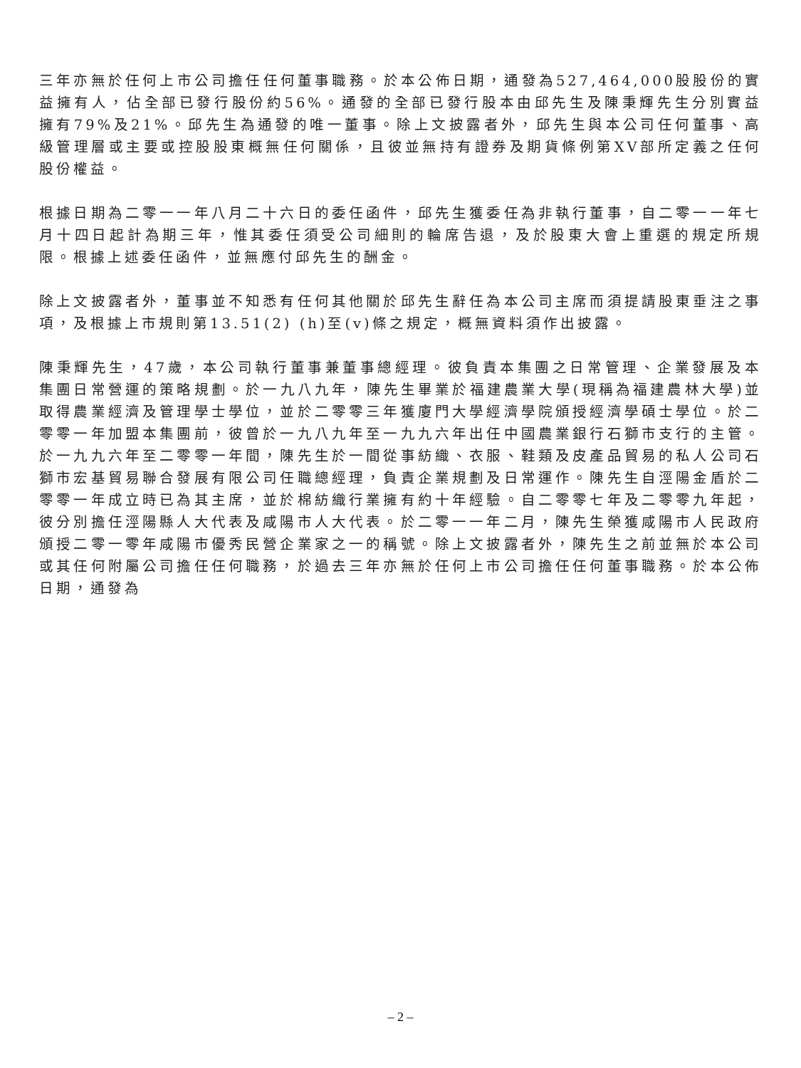三年亦無於任何上市公司擔任任何董事職務。於本公佈日期，通發為527,464,000股股份的實益擁有人，佔全部已發行股份約56%。通發的全部已發行股本由邱先生及陳秉輝先生分別實益擁有79%及21%。邱先生為通發的唯一董事。除上文披露者外，邱先生與本公司任何董事、高級管理層或主要或控股股東概無任何關係，且彼並無持有證券及期貨條例第XV部所定義之任何股份權益。
根據日期為二零一一年八月二十六日的委任函件，邱先生獲委任為非執行董事，自二零一一年七月十四日起計為期三年，惟其委任須受公司細則的輪席告退，及於股東大會上重選的規定所規限。根據上述委任函件，並無應付邱先生的酬金。
除上文披露者外，董事並不知悉有任何其他關於邱先生辭任為本公司主席而須提請股東垂注之事項，及根據上市規則第13.51(2) (h)至(v)條之規定，概無資料須作出披露。
陳秉輝先生，47歲，本公司執行董事兼董事總經理。彼負責本集團之日常管理、企業發展及本集團日常營運的策略規劃。於一九八九年，陳先生畢業於福建農業大學(現稱為福建農林大學)並取得農業經濟及管理學士學位，並於二零零三年獲廈門大學經濟學院頒授經濟學碩士學位。於二零零一年加盟本集團前，彼曾於一九八九年至一九九六年出任中國農業銀行石獅市支行的主管。於一九九六年至二零零一年間，陳先生於一間從事紡織、衣服、鞋類及皮產品貿易的私人公司石獅市宏基貿易聯合發展有限公司任職總經理，負責企業規劃及日常運作。陳先生自涇陽金盾於二零零一年成立時已為其主席，並於棉紡織行業擁有約十年經驗。自二零零七年及二零零九年起，彼分別擔任涇陽縣人大代表及咸陽市人大代表。於二零一一年二月，陳先生榮獲咸陽市人民政府頒授二零一零年咸陽市優秀民營企業家之一的稱號。除上文披露者外，陳先生之前並無於本公司或其任何附屬公司擔任任何職務，於過去三年亦無於任何上市公司擔任任何董事職務。於本公佈日期，通發為
– 2 –